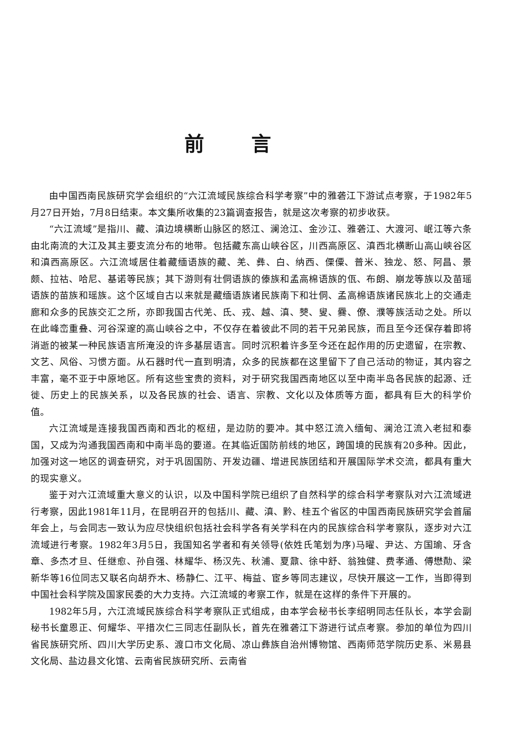前言
由中国西南民族研究学会组织的“六江流域民族综合科学考察”中的雅砻江下游试点考察，于1982年5月27日开始，7月8日结束。本文集所收集的23篇调查报告，就是这次考察的初步收获。
“六江流域”是指川、藏、滇边境横断山脉区的怒江、澜沧江、金沙江、雅砻江、大渡河、岷江等六条由北南流的大江及其主要支流分布的地带。包括藏东高山峡谷区，川西高原区、滇西北横断山高山峡谷区和滇西高原区。六江流域居住着藏缅语族的藏、羌、彝、白、纳西、傈僳、普米、独龙、怒、阿昌、景颇、拉祜、哈尼、基诺等民族；其下游则有壮侗语族的傣族和孟高棉语族的佤、布朗、崩龙等族以及苗瑶语族的苗族和瑶族。这个区域自古以来就是藏缅语族诸民族南下和壮侗、孟高棉语族诸民族北上的交通走廊和众多的民族交汇之所，亦即我国古代羌、氐、戎、越、滇、僰、叟、爨、僚、濮等族活动之处。所以在此峰峦重叠、河谷深邃的高山峡谷之中，不仅存在着彼此不同的若干兄弟民族，而且至今还保存着即将消逝的被某一种民族语言所淹没的许多基层语言。同时沉积着许多至今还在起作用的历史遗留，在宗教、文艺、风俗、习惯方面。从石器时代一直到明清，众多的民族都在这里留下了自己活动的物证，其内容之丰富，毫不亚于中原地区。所有这些宝贵的资料，对于研究我国西南地区以至中南半岛各民族的起源、迁徙、历史上的民族关系，以及各民族的社会、语言、宗教、文化以及体质等方面，都具有巨大的科学价值。
六江流域是连接我国西南和西北的枢纽，是边防的要冲。其中怒江流入缅甸、澜沧江流入老挝和泰国，又成为沟通我国西南和中南半岛的要道。在其临近国防前线的地区，跨国境的民族有20多种。因此，加强对这一地区的调查研究，对于巩固国防、开发边疆、增进民族团结和开展国际学术交流，都具有重大的现实意义。
鉴于对六江流域重大意义的认识，以及中国科学院已组织了自然科学的综合科学考察队对六江流域进行考察，因此1981年11月，在昆明召开的包括川、藏、滇、黔、桂五个省区的中国西南民族研究学会首届年会上，与会同志一致认为应尽快组织包括社会科学各有关学科在内的民族综合科学考察队，逐步对六江流域进行考察。1982年3月5日，我国知名学者和有关领导(依姓氏笔划为序)马曜、尹达、方国瑜、牙含章、多杰才旦、任继愈、孙自强、林耀华、杨汉先、秋浦、夏鼐、徐中舒、翁独健、费孝通、傅懋勣、梁新华等16位同志又联名向胡乔木、杨静仁、江平、梅益、宦乡等同志建议，尽快开展这一工作，当即得到中国社会科学院及国家民委的大力支持。六江流域的考察工作，就是在这样的条件下开展的。
1982年5月，六江流域民族综合科学考察队正式组成，由本学会秘书长李绍明同志任队长，本学会副秘书长童恩正、何耀华、平措次仁三同志任副队长，首先在雅砻江下游进行试点考察。参加的单位为四川省民族研究所、四川大学历史系、渡口市文化局、凉山彝族自治州博物馆、西南师范学院历史系、米易县文化局、盐边县文化馆、云南省民族研究所、云南省